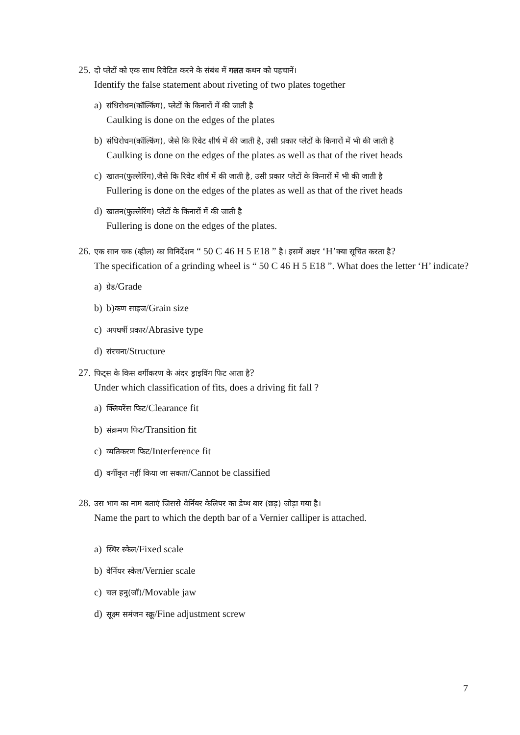25.
दो प्लेटों को एक साथ रिवेटित करने के संबंध में गलत कथन को पहचानें।
Identify the false statement about riveting of two plates together
a)
संधिरोधन(कॉल्किंग), प्लेटों के किनारों में की जाती है
Caulking is done on the edges of the plates
b)
संधिरोधन(कॉल्किंग), जैसे कि रिवेट शीर्ष में की जाती है, उसी प्रकार प्लेटों के किनारों में भी की जाती है
Caulking is done on the edges of the plates as well as that of the rivet heads
c)
खातन(फुल्लेरिंग),जैसे कि रिवेट शीर्ष में की जाती है, उसी प्रकार प्लेटों के किनारों में भी की जाती है
Fullering is done on the edges of the plates as well as that of the rivet heads
d)
खातन(फुल्लेरिंग) प्लेटों के किनारों में की जाती है
Fullering is done on the edges of the plates.
26.
एक सान चक (व्हील) का विनिर्देशन “ 50 C 46 H 5 E18 ” है। इसमें अक्षर ‘H’क्या सूचित करता है?
The specification of a grinding wheel is “ 50 C 46 H 5 E18 ”. What does the letter ‘H’ indicate?
a)
ग्रेड/Grade
b) b)कण साइज/Grain size
c)
अपघर्षी प्रकार/Abrasive type
d)
संरचना/Structure
27.
फिट्स के किस वर्गीकरण के अंदर ड्राइविंग फिट आता है?
Under which classification of fits, does a driving fit fall ?
a)
क्लियरेंस फिट/Clearance fit
b)
संक्रमण फिट/Transition fit
c)
व्यतिकरण फिट/Interference fit
d)
वर्गीकृत नहीं किया जा सकता/Cannot be classified
28.
उस भाग का नाम बताएं जिससे वेर्नियर केलिपर का डेप्थ बार (छड़) जोड़ा गया है।
Name the part to which the depth bar of a Vernier calliper is attached.
a)
स्थिर स्केल/Fixed scale
b)
वेर्नियर स्केल/Vernier scale
c)
चल हनु(जॉ)/Movable jaw
d)
सूक्ष्म समंजन स्क्रू/Fine adjustment screw
7